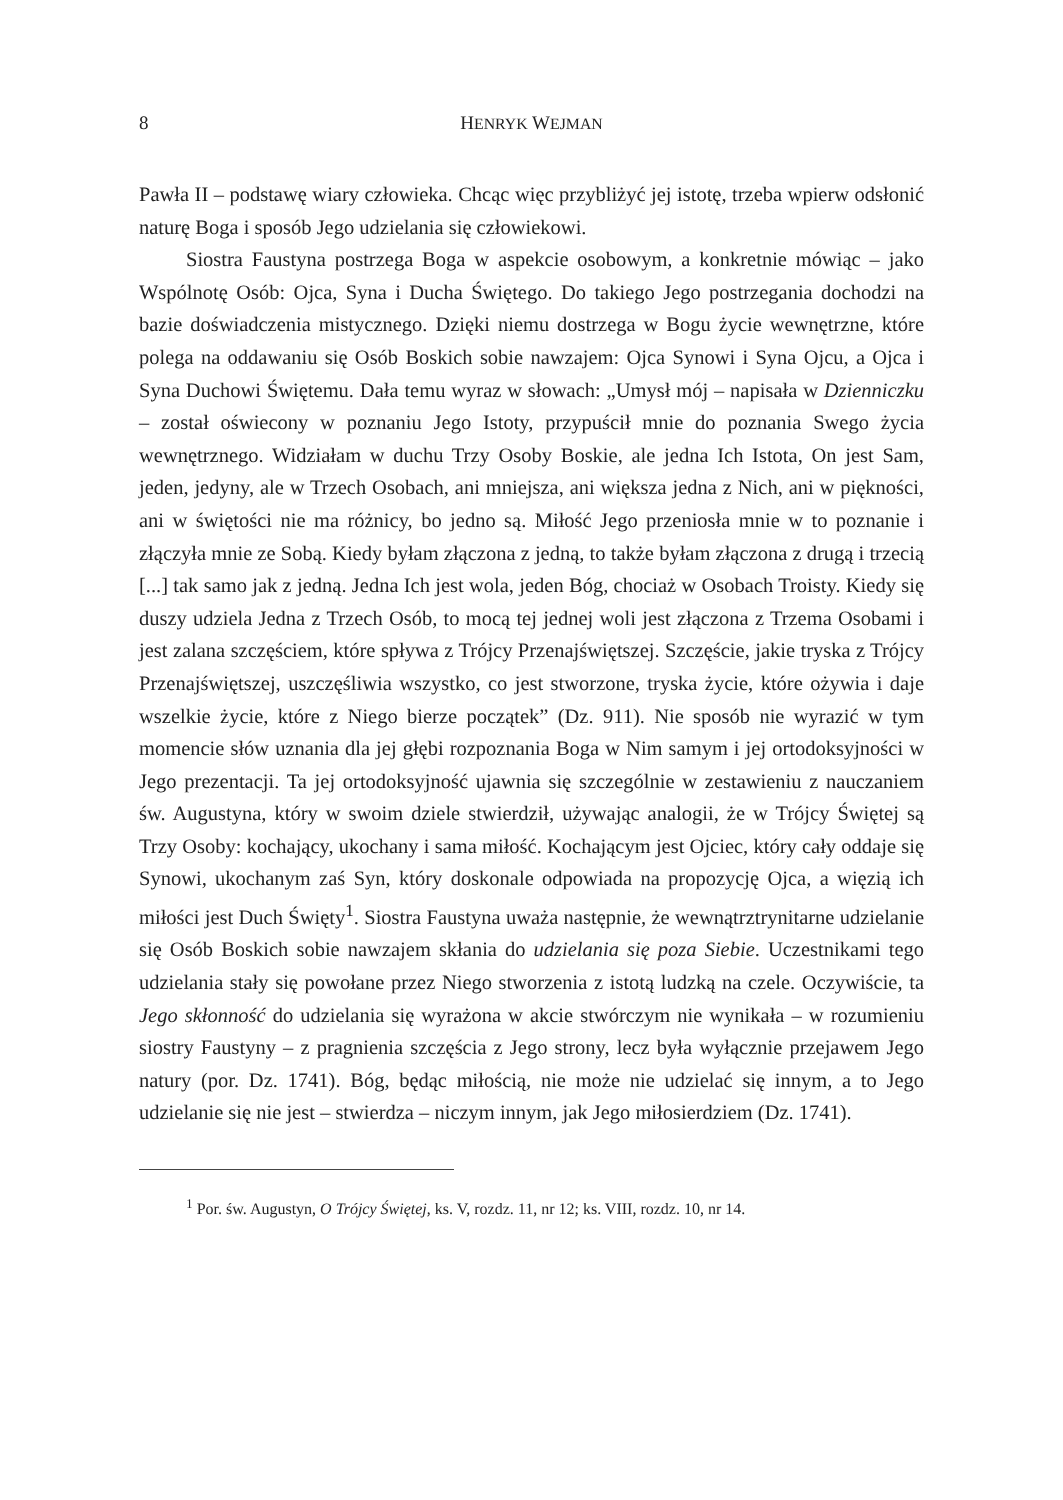8 HENRYK WEJMAN
Pawła II – podstawę wiary człowieka. Chcąc więc przybliżyć jej istotę, trzeba wpierw odsłonić naturę Boga i sposób Jego udzielania się człowiekowi.
Siostra Faustyna postrzega Boga w aspekcie osobowym, a konkretnie mówiąc – jako Wspólnotę Osób: Ojca, Syna i Ducha Świętego. Do takiego Jego postrzegania dochodzi na bazie doświadczenia mistycznego. Dzięki niemu dostrzega w Bogu życie wewnętrzne, które polega na oddawaniu się Osób Boskich sobie nawzajem: Ojca Synowi i Syna Ojcu, a Ojca i Syna Duchowi Świętemu. Dała temu wyraz w słowach: „Umysł mój – napisała w Dzienniczku – został oświecony w poznaniu Jego Istoty, przypuścił mnie do poznania Swego życia wewnętrznego. Widziałam w duchu Trzy Osoby Boskie, ale jedna Ich Istota, On jest Sam, jeden, jedyny, ale w Trzech Osobach, ani mniejsza, ani większa jedna z Nich, ani w piękności, ani w świętości nie ma różnicy, bo jedno są. Miłość Jego przeniosła mnie w to poznanie i złączyła mnie ze Sobą. Kiedy byłam złączona z jedną, to także byłam złączona z drugą i trzecią [...] tak samo jak z jedną. Jedna Ich jest wola, jeden Bóg, chociaż w Osobach Troisty. Kiedy się duszy udziela Jedna z Trzech Osób, to mocą tej jednej woli jest złączona z Trzema Osobami i jest zalana szczęściem, które spływa z Trójcy Przenajświętszej. Szczęście, jakie tryska z Trójcy Przenaj­świętszej, uszczęśliwia wszystko, co jest stworzone, tryska życie, które ożywia i daje wszelkie życie, które z Niego bierze początek” (Dz. 911). Nie sposób nie wyrazić w tym momencie słów uznania dla jej głębi rozpoznania Boga w Nim samym i jej ortodoksyjności w Jego prezentacji. Ta jej ortodoksyjność ujawnia się szczególnie w zestawieniu z nauczaniem św. Augustyna, który w swoim dziele stwierdził, używając analogii, że w Trójcy Świętej są Trzy Osoby: kochający, ukochany i sama miłość. Kochającym jest Ojciec, który cały oddaje się Synowi, ukochanym zaś Syn, który doskonale odpowiada na propozycję Ojca, a więzią ich miłości jest Duch Święty<sup>1</sup>. Siostra Faustyna uważa następnie, że wewnątrz­trynitarne udzielanie się Osób Boskich sobie nawzajem skłania do udzielania się poza Siebie. Uczestnikami tego udzielania stały się powołane przez Niego stworzenia z istotą ludzką na czele. Oczywiście, ta Jego skłonność do udzielania się wyrażona w akcie stwórczym nie wynikała – w rozumieniu siostry Faustyny – z pragnienia szczęścia z Jego strony, lecz była wyłącznie przejawem Jego natury (por. Dz. 1741). Bóg, będąc miłością, nie może nie udzielać się innym, a to Jego udzielanie się nie jest – stwierdza – niczym innym, jak Jego miłosierdziem (Dz. 1741).
<sup>1</sup> Por. św. Augustyn, O Trójcy Świętej, ks. V, rozdz. 11, nr 12; ks. VIII, rozdz. 10, nr 14.